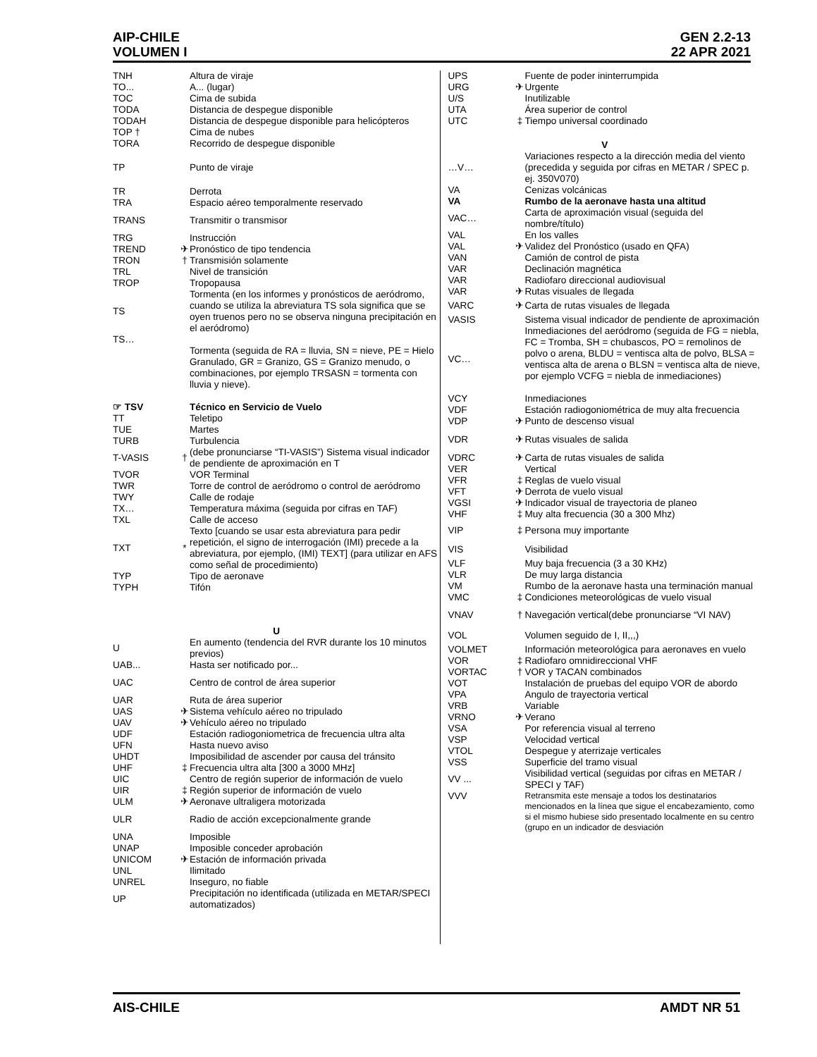GEN 2.2-13
22 APR 2021 AIP-CHILE
VOLUMEN I
| TNH | | Altura de viraje |
| TO... | | A... (lugar) |
| TOC | | Cima de subida |
| TODA | | Distancia de despegue disponible |
| TODAH | | Distancia de despegue disponible para helicópteros |
| TOP † | | Cima de nubes |
| TORA | | Recorrido de despegue disponible |
| TP | | Punto de viraje |
| TR | | Derrota |
| TRA | | Espacio aéreo temporalmente reservado |
| TRANS | | Transmitir o transmisor |
| TRG | | Instrucción |
| TREND | ✈ | Pronóstico de tipo tendencia |
| TRON | † | Transmisión solamente |
| TRL | | Nivel de transición |
| TROP | | Tropopausa |
| TS | | Tormenta (en los informes y pronósticos de aeródromo, cuando se utiliza la abreviatura TS sola significa que se oyen truenos pero no se observa ninguna precipitación en el aeródromo) |
| TS… | | |
| | | Tormenta (seguida de RA = lluvia, SN = nieve, PE = Hielo Granulado, GR = Granizo, GS = Granizo menudo, o combinaciones, por ejemplo TRSASN = tormenta con lluvia y nieve). |
| ☞ TSV | | Técnico en Servicio de Vuelo |
| TT | | Teletipo |
| TUE | | Martes |
| TURB | | Turbulencia |
| T-VASIS | † | (debe pronunciarse “TI-VASIS”) Sistema visual indicador de pendiente de aproximación en T |
| TVOR | | VOR Terminal |
| TWR | | Torre de control de aeródromo o control de aeródromo |
| TWY | | Calle de rodaje |
| TX… | | Temperatura máxima (seguida por cifras en TAF) |
| TXL | | Calle de acceso |
| TXT | * | Texto [cuando se usar esta abreviatura para pedir repetición, el signo de interrogación (IMI) precede a la abreviatura, por ejemplo, (IMI) TEXT] (para utilizar en AFS como señal de procedimiento) |
| TYP | | Tipo de aeronave |
| TYPH | | Tifón |
| U | | |
| U | | En aumento (tendencia del RVR durante los 10 minutos previos) |
| UAB... | | Hasta ser notificado por... |
| UAC | | Centro de control de área superior |
| UAR | | Ruta de área superior |
| UAS | ✈ | Sistema vehículo aéreo no tripulado |
| UAV | ✈ | Vehículo aéreo no tripulado |
| UDF | | Estación radiogoniometrica de frecuencia ultra alta |
| UFN | | Hasta nuevo aviso |
| UHDT | | Imposibilidad de ascender por causa del tránsito |
| UHF | ‡ | Frecuencia ultra alta [300 a 3000 MHz] |
| UIC | | Centro de región superior de información de vuelo |
| UIR | ‡ | Región superior de información de vuelo |
| ULM | ✈ | Aeronave ultraligera motorizada |
| ULR | | Radio de acción excepcionalmente grande |
| UNA | | Imposible |
| UNAP | | Imposible conceder aprobación |
| UNICOM | ✈ | Estación de información privada |
| UNL | | Ilimitado |
| UNREL | | Inseguro, no fiable |
| UP | | Precipitación no identificada (utilizada en METAR/SPECI automatizados) |
| UPS | | Fuente de poder ininterrumpida |
| URG | ✈ | Urgente |
| U/S | | Inutilizable |
| UTA | | Área superior de control |
| UTC | ‡ | Tiempo universal coordinado |
| V | | |
| …V… | | Variaciones respecto a la dirección media del viento (precedida y seguida por cifras en METAR / SPEC p. ej. 350V070) |
| VA | | Cenizas volcánicas |
| VA | | Rumbo de la aeronave hasta una altitud |
| VAC… | | Carta de aproximación visual (seguida del nombre/título) |
| VAL | | En los valles |
| VAL | ✈ | Validez del Pronóstico (usado en QFA) |
| VAN | | Camión de control de pista |
| VAR | | Declinación magnética |
| VAR | | Radiofaro direccional audiovisual |
| VAR | ✈ | Rutas visuales de llegada |
| VARC | ✈ | Carta de rutas visuales de llegada |
| VASIS | | Sistema visual indicador de pendiente de aproximación |
| VC… | | Inmediaciones del aeródromo (seguida de FG = niebla, FC = Tromba, SH = chubascos, PO = remolinos de polvo o arena, BLDU = ventisca alta de polvo, BLSA = ventisca alta de arena o BLSN = ventisca alta de nieve, por ejemplo VCFG = niebla de inmediaciones) |
| VCY | | Inmediaciones |
| VDF | | Estación radiogoniométrica de muy alta frecuencia |
| VDP | ✈ | Punto de descenso visual |
| VDR | ✈ | Rutas visuales de salida |
| VDRC | ✈ | Carta de rutas visuales de salida |
| VER | | Vertical |
| VFR | ‡ | Reglas de vuelo visual |
| VFT | ✈ | Derrota de vuelo visual |
| VGSI | ✈ | Indicador visual de trayectoria de planeo |
| VHF | ‡ | Muy alta frecuencia (30 a 300 Mhz) |
| VIP | ‡ | Persona muy importante |
| VIS | | Visibilidad |
| VLF | | Muy baja frecuencia (3 a 30 KHz) |
| VLR | | De muy larga distancia |
| VM | | Rumbo de la aeronave hasta una terminación manual |
| VMC | ‡ | Condiciones meteorológicas de vuelo visual |
| VNAV | † | Navegación vertical(debe pronunciarse “VI NAV) |
| VOL | | Volumen seguido de I, II,,,) |
| VOLMET | | Información meteorológica para aeronaves en vuelo |
| VOR | ‡ | Radiofaro omnidireccional VHF |
| VORTAC | † | VOR y TACAN combinados |
| VOT | | Instalación de pruebas del equipo VOR de abordo |
| VPA | | Angulo de trayectoria vertical |
| VRB | | Variable |
| VRNO | ✈ | Verano |
| VSA | | Por referencia visual al terreno |
| VSP | | Velocidad vertical |
| VTOL | | Despegue y aterrizaje verticales |
| VSS | | Superficie del tramo visual |
| VV ... | | Visibilidad vertical (seguidas por cifras en METAR / SPECI y TAF) |
| VVV | | Retransmita este mensaje a todos los destinatarios mencionados en la línea que sigue el encabezamiento, como si el mismo hubiese sido presentado localmente en su centro (grupo en un indicador de desviación |
AMDT NR 51 AIS-CHILE